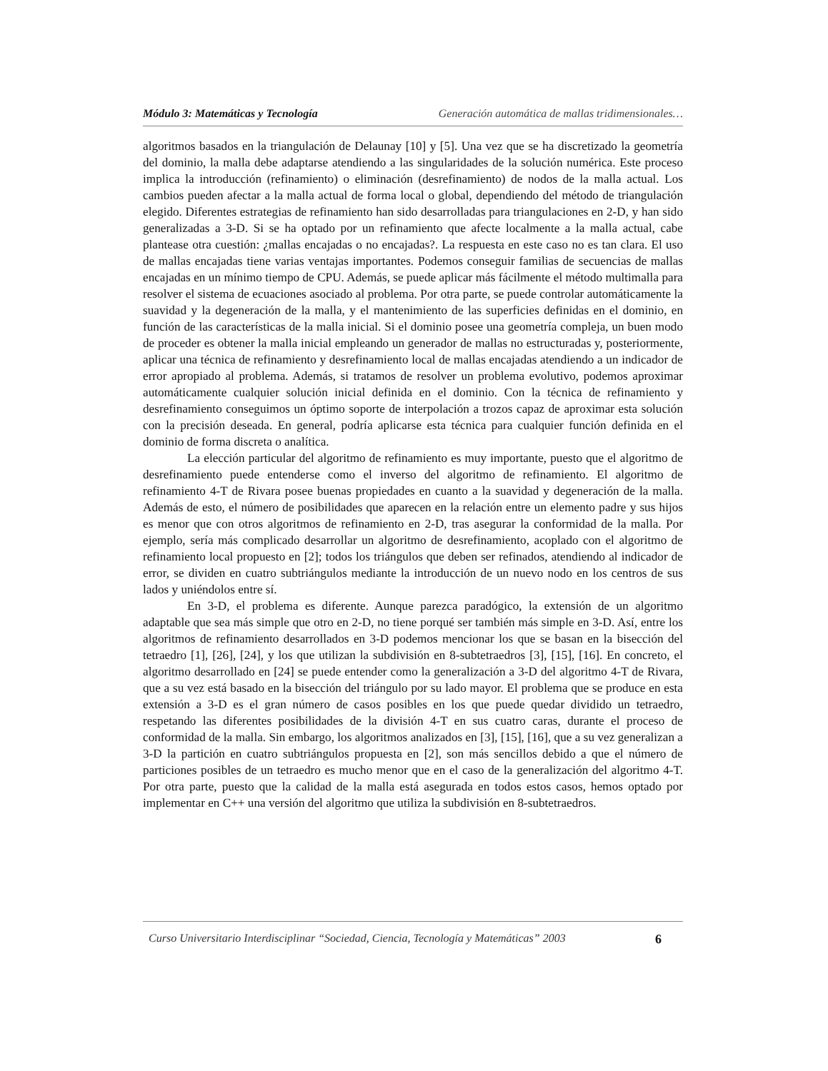Módulo 3: Matemáticas y Tecnología Generación automática de mallas tridimensionales…
algoritmos basados en la triangulación de Delaunay [10] y [5]. Una vez que se ha discretizado la geometría del dominio, la malla debe adaptarse atendiendo a las singularidades de la solución numérica. Este proceso implica la introducción (refinamiento) o eliminación (desrefinamiento) de nodos de la malla actual. Los cambios pueden afectar a la malla actual de forma local o global, dependiendo del método de triangulación elegido. Diferentes estrategias de refinamiento han sido desarrolladas para triangulaciones en 2-D, y han sido generalizadas a 3-D. Si se ha optado por un refinamiento que afecte localmente a la malla actual, cabe plantease otra cuestión: ¿mallas encajadas o no encajadas?. La respuesta en este caso no es tan clara. El uso de mallas encajadas tiene varias ventajas importantes. Podemos conseguir familias de secuencias de mallas encajadas en un mínimo tiempo de CPU. Además, se puede aplicar más fácilmente el método multimalla para resolver el sistema de ecuaciones asociado al problema. Por otra parte, se puede controlar automáticamente la suavidad y la degeneración de la malla, y el mantenimiento de las superficies definidas en el dominio, en función de las características de la malla inicial. Si el dominio posee una geometría compleja, un buen modo de proceder es obtener la malla inicial empleando un generador de mallas no estructuradas y, posteriormente, aplicar una técnica de refinamiento y desrefinamiento local de mallas encajadas atendiendo a un indicador de error apropiado al problema. Además, si tratamos de resolver un problema evolutivo, podemos aproximar automáticamente cualquier solución inicial definida en el dominio. Con la técnica de refinamiento y desrefinamiento conseguimos un óptimo soporte de interpolación a trozos capaz de aproximar esta solución con la precisión deseada. En general, podría aplicarse esta técnica para cualquier función definida en el dominio de forma discreta o analítica.
La elección particular del algoritmo de refinamiento es muy importante, puesto que el algoritmo de desrefinamiento puede entenderse como el inverso del algoritmo de refinamiento. El algoritmo de refinamiento 4-T de Rivara posee buenas propiedades en cuanto a la suavidad y degeneración de la malla. Además de esto, el número de posibilidades que aparecen en la relación entre un elemento padre y sus hijos es menor que con otros algoritmos de refinamiento en 2-D, tras asegurar la conformidad de la malla. Por ejemplo, sería más complicado desarrollar un algoritmo de desrefinamiento, acoplado con el algoritmo de refinamiento local propuesto en [2]; todos los triángulos que deben ser refinados, atendiendo al indicador de error, se dividen en cuatro subtriángulos mediante la introducción de un nuevo nodo en los centros de sus lados y uniéndolos entre sí.
En 3-D, el problema es diferente. Aunque parezca paradógico, la extensión de un algoritmo adaptable que sea más simple que otro en 2-D, no tiene porqué ser también más simple en 3-D. Así, entre los algoritmos de refinamiento desarrollados en 3-D podemos mencionar los que se basan en la bisección del tetraedro [1], [26], [24], y los que utilizan la subdivisión en 8-subtetraedros [3], [15], [16]. En concreto, el algoritmo desarrollado en [24] se puede entender como la generalización a 3-D del algoritmo 4-T de Rivara, que a su vez está basado en la bisección del triángulo por su lado mayor. El problema que se produce en esta extensión a 3-D es el gran número de casos posibles en los que puede quedar dividido un tetraedro, respetando las diferentes posibilidades de la división 4-T en sus cuatro caras, durante el proceso de conformidad de la malla. Sin embargo, los algoritmos analizados en [3], [15], [16], que a su vez generalizan a 3-D la partición en cuatro subtriángulos propuesta en [2], son más sencillos debido a que el número de particiones posibles de un tetraedro es mucho menor que en el caso de la generalización del algoritmo 4-T. Por otra parte, puesto que la calidad de la malla está asegurada en todos estos casos, hemos optado por implementar en C++ una versión del algoritmo que utiliza la subdivisión en 8-subtetraedros.
Curso Universitario Interdisciplinar “Sociedad, Ciencia, Tecnología y Matemáticas” 2003 6